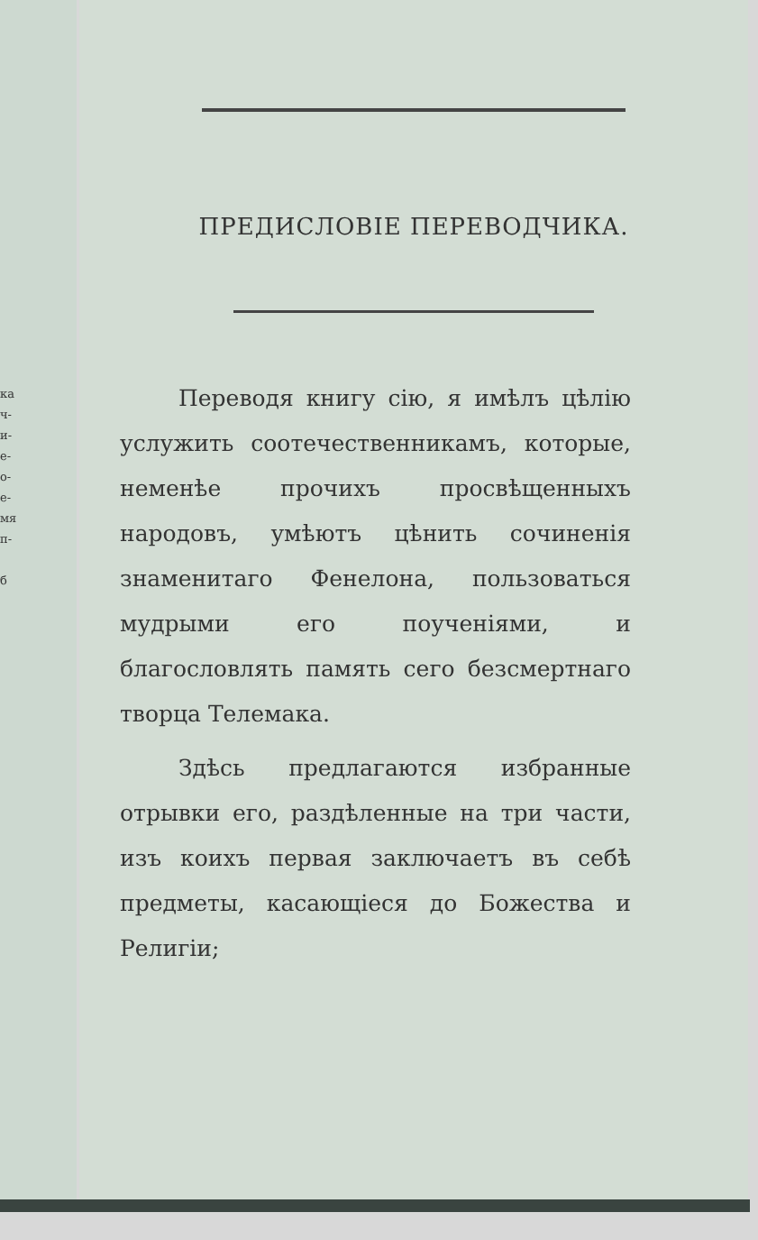ка
ч-
и-
е-
о-
е-
мя
п-
б
ПРЕДИСЛОВІЕ ПЕРЕВОДЧИКА.
Переводя книгу сію, я имѣлъ цѣлію услужить соотечественникамъ, которые, неменѣе прочихъ просвѣщенныхъ народовъ, умѣютъ цѣнить сочиненія знаменитаго Фенелона, пользоваться мудрыми его поученіями, и благословлять память сего безсмертнаго творца Телемака.
Здѣсь предлагаются избранные отрывки его, раздѣленные на три части, изъ коихъ первая заключаетъ въ себѣ предметы, касающіеся до Божества и Религіи;